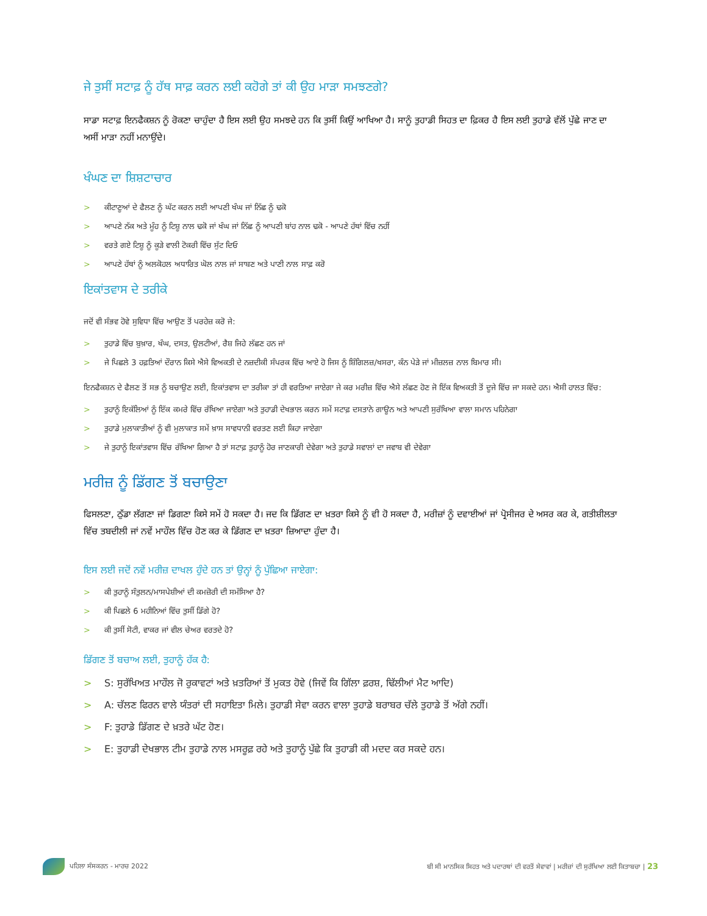ਜੇ ਤੁਸੀਂ ਸਟਾਫ਼ ਨੂੰ ਹੱਥ ਸਾਫ਼ ਕਰਨ ਲਈ ਕਹੋਗੇ ਤਾਂ ਕੀ ਉਹ ਮਾੜਾ ਸਮਝਣਗੇ?
ਸਾਡਾ ਸਟਾਫ਼ ਇਨਫੈਕਸ਼ਨ ਨੂੰ ਰੋਕਣਾ ਚਾਹੁੰਦਾ ਹੈ ਇਸ ਲਈ ਉਹ ਸਮਝਦੇ ਹਨ ਕਿ ਤੁਸੀਂ ਕਿਉਂ ਆਖਿਆ ਹੈ। ਸਾਨੂੰ ਤੁਹਾਡੀ ਸਿਹਤ ਦਾ ਫ਼ਿਕਰ ਹੈ ਇਸ ਲਈ ਤੁਹਾਡੇ ਵੱਲੋਂ ਪੁੱਛੇ ਜਾਣ ਦਾ ਅਸੀਂ ਮਾੜਾ ਨਹੀਂ ਮਨਾਉਂਦੇ।
ਖੰਘਣ ਦਾ ਸ਼ਿਸ਼ਟਾਚਾਰ
> ਕੀਟਾਣੂਆਂ ਦੇ ਫੈਲਣ ਨੂੰ ਘੱਟ ਕਰਨ ਲਈ ਆਪਣੀ ਖੰਘ ਜਾਂ ਨਿੱਛ ਨੂੰ ਢਕੋ
> ਆਪਣੇ ਨੱਕ ਅਤੇ ਮੂੰਹ ਨੂੰ ਟਿਸ਼ੂ ਨਾਲ ਢਕੋ ਜਾਂ ਖੰਘ ਜਾਂ ਨਿੱਛ ਨੂੰ ਆਪਣੀ ਬਾਂਹ ਨਾਲ ਢਕੋ - ਆਪਣੇ ਹੱਥਾਂ ਵਿੱਚ ਨਹੀਂ
> ਵਰਤੇ ਗਏ ਟਿਸ਼ੂ ਨੂੰ ਕੂੜੇ ਵਾਲੀ ਟੋਕਰੀ ਵਿੱਚ ਸੁੱਟ ਦਿਓ
> ਆਪਣੇ ਹੱਥਾਂ ਨੂੰ ਅਲਕੋਹਲ ਅਧਾਰਿਤ ਘੋਲ ਨਾਲ ਜਾਂ ਸਾਬਣ ਅਤੇ ਪਾਣੀ ਨਾਲ ਸਾਫ਼ ਕਰੋ
ਇਕਾਂਤਵਾਸ ਦੇ ਤਰੀਕੇ
ਜਦੋਂ ਵੀ ਸੰਭਵ ਹੋਵੇ ਸੁਵਿਧਾ ਵਿੱਚ ਆਉਣ ਤੋਂ ਪਰਹੇਜ਼ ਕਰੋ ਜੇ:
> ਤੁਹਾਡੇ ਵਿੱਚ ਬੁਖ਼ਾਰ, ਖੰਘ, ਦਸਤ, ਉਲਟੀਆਂ, ਰੈਸ਼ ਜਿਹੇ ਲੱਛਣ ਹਨ ਜਾਂ
> ਜੇ ਪਿਛਲੇ 3 ਹਫ਼ਤਿਆਂ ਦੌਰਾਨ ਕਿਸੇ ਐਸੇ ਵਿਅਕਤੀ ਦੇ ਨਜ਼ਦੀਕੀ ਸੰਪਰਕ ਵਿੱਚ ਆਏ ਹੋ ਜਿਸ ਨੂੰ ਸ਼ਿੰਗਿਲਜ਼/ਖਸਰਾ, ਕੰਨ ਪੇੜੇ ਜਾਂ ਮੀਜ਼ਲਜ਼ ਨਾਲ ਬਿਮਾਰ ਸੀ।
ਇਨਫੈਕਸ਼ਨ ਦੇ ਫੈਲਣ ਤੋਂ ਸਭ ਨੂੰ ਬਚਾਉਣ ਲਈ, ਇਕਾਂਤਵਾਸ ਦਾ ਤਰੀਕਾ ਤਾਂ ਹੀ ਵਰਤਿਆ ਜਾਏਗਾ ਜੇ ਕਰ ਮਰੀਜ਼ ਵਿੱਚ ਐਸੇ ਲੱਛਣ ਹੋਣ ਜੋ ਇੱਕ ਵਿਅਕਤੀ ਤੋਂ ਦੂਜੇ ਵਿੱਚ ਜਾ ਸਕਦੇ ਹਨ। ਐਸੀ ਹਾਲਤ ਵਿੱਚ:
> ਤੁਹਾਨੂੰ ਇਕੱਲਿਆਂ ਨੂੰ ਇੱਕ ਕਮਰੇ ਵਿੱਚ ਰੱਖਿਆ ਜਾਏਗਾ ਅਤੇ ਤੁਹਾਡੀ ਦੇਖਭਾਲ ਕਰਨ ਸਮੇਂ ਸਟਾਫ਼ ਦਸਤਾਨੇ ਗਾਊਨ ਅਤੇ ਆਪਣੀ ਸੁਰੱਖਿਆ ਵਾਲਾ ਸਮਾਨ ਪਹਿਨੇਗਾ
> ਤੁਹਾਡੇ ਮੁਲਾਕਾਤੀਆਂ ਨੂੰ ਵੀ ਮੁਲਾਕਾਤ ਸਮੇਂ ਖ਼ਾਸ ਸਾਵਧਾਨੀ ਵਰਤਣ ਲਈ ਕਿਹਾ ਜਾਏਗਾ
> ਜੇ ਤੁਹਾਨੂੰ ਇਕਾਂਤਵਾਸ ਵਿੱਚ ਰੱਖਿਆ ਗਿਆ ਹੈ ਤਾਂ ਸਟਾਫ਼ ਤੁਹਾਨੂੰ ਹੋਰ ਜਾਣਕਾਰੀ ਦੇਵੇਗਾ ਅਤੇ ਤੁਹਾਡੇ ਸਵਾਲਾਂ ਦਾ ਜਵਾਬ ਵੀ ਦੇਵੇਗਾ
ਮਰੀਜ਼ ਨੂੰ ਡਿੱਗਣ ਤੋਂ ਬਚਾਉਣਾ
ਫਿਸਲਣਾ, ਠੁੱਡਾ ਲੱਗਣਾ ਜਾਂ ਡਿਗਣਾ ਕਿਸੇ ਸਮੇਂ ਹੋ ਸਕਦਾ ਹੈ। ਜਦ ਕਿ ਡਿੱਗਣ ਦਾ ਖ਼ਤਰਾ ਕਿਸੇ ਨੂੰ ਵੀ ਹੋ ਸਕਦਾ ਹੈ, ਮਰੀਜ਼ਾਂ ਨੂੰ ਦਵਾਈਆਂ ਜਾਂ ਪ੍ਰੋਸੀਜਰ ਦੇ ਅਸਰ ਕਰ ਕੇ, ਗਤੀਸ਼ੀਲਤਾ ਵਿੱਚ ਤਬਦੀਲੀ ਜਾਂ ਨਵੇਂ ਮਾਹੌਲ ਵਿੱਚ ਹੋਣ ਕਰ ਕੇ ਡਿੱਗਣ ਦਾ ਖ਼ਤਰਾ ਜ਼ਿਆਦਾ ਹੁੰਦਾ ਹੈ।
ਇਸ ਲਈ ਜਦੋਂ ਨਵੇਂ ਮਰੀਜ਼ ਦਾਖਲ ਹੁੰਦੇ ਹਨ ਤਾਂ ਉਨ੍ਹਾਂ ਨੂੰ ਪੁੱਛਿਆ ਜਾਏਗਾ:
> ਕੀ ਤੁਹਾਨੂੰ ਸੰਤੁਲਨ/ਮਾਸਪੇਸ਼ੀਆਂ ਦੀ ਕਮਜ਼ੋਰੀ ਦੀ ਸਮੱਸਿਆ ਹੈ?
> ਕੀ ਪਿਛਲੇ 6 ਮਹੀਨਿਆਂ ਵਿੱਚ ਤੁਸੀਂ ਡਿੱਗੇ ਹੋ?
> ਕੀ ਤੁਸੀਂ ਸੋਟੀ, ਵਾਕਰ ਜਾਂ ਵੀਲ ਚੇਅਰ ਵਰਤਦੇ ਹੋ?
ਡਿੱਗਣ ਤੋਂ ਬਚਾਅ ਲਈ, ਤੁਹਾਨੂੰ ਹੱਕ ਹੈ:
> S: ਸੁਰੱਖਿਅਤ ਮਾਹੌਲ ਜੋ ਰੁਕਾਵਟਾਂ ਅਤੇ ਖ਼ਤਰਿਆਂ ਤੋਂ ਮੁਕਤ ਹੋਵੇ (ਜਿਵੇਂ ਕਿ ਗਿੱਲਾ ਫ਼ਰਸ਼, ਢਿੱਲੀਆਂ ਮੈਟ ਆਦਿ)
> A: ਚੱਲਣ ਫਿਰਨ ਵਾਲੇ ਯੰਤਰਾਂ ਦੀ ਸਹਾਇਤਾ ਮਿਲੇ। ਤੁਹਾਡੀ ਸੇਵਾ ਕਰਨ ਵਾਲਾ ਤੁਹਾਡੇ ਬਰਾਬਰ ਚੱਲੇ ਤੁਹਾਡੇ ਤੋਂ ਅੱਗੇ ਨਹੀਂ।
> F: ਤੁਹਾਡੇ ਡਿੱਗਣ ਦੇ ਖ਼ਤਰੇ ਘੱਟ ਹੋਣ।
> E: ਤੁਹਾਡੀ ਦੇਖਭਾਲ ਟੀਮ ਤੁਹਾਡੇ ਨਾਲ ਮਸਰੂਫ਼ ਰਹੇ ਅਤੇ ਤੁਹਾਨੂੰ ਪੁੱਛੇ ਕਿ ਤੁਹਾਡੀ ਕੀ ਮਦਦ ਕਰ ਸਕਦੇ ਹਨ।
ਪਹਿਲਾ ਸੰਸਕਰਨ - ਮਾਰਚ 2022
ਬੀ ਸੀ ਮਾਨਸਿਕ ਸਿਹਤ ਅਤੇ ਪਦਾਰਥਾਂ ਦੀ ਵਰਤੋਂ ਸੇਵਾਵਾਂ | ਮਰੀਜ਼ਾਂ ਦੀ ਸੁਰੱਖਿਆ ਲਈ ਕਿਤਾਬਚਾ | 23